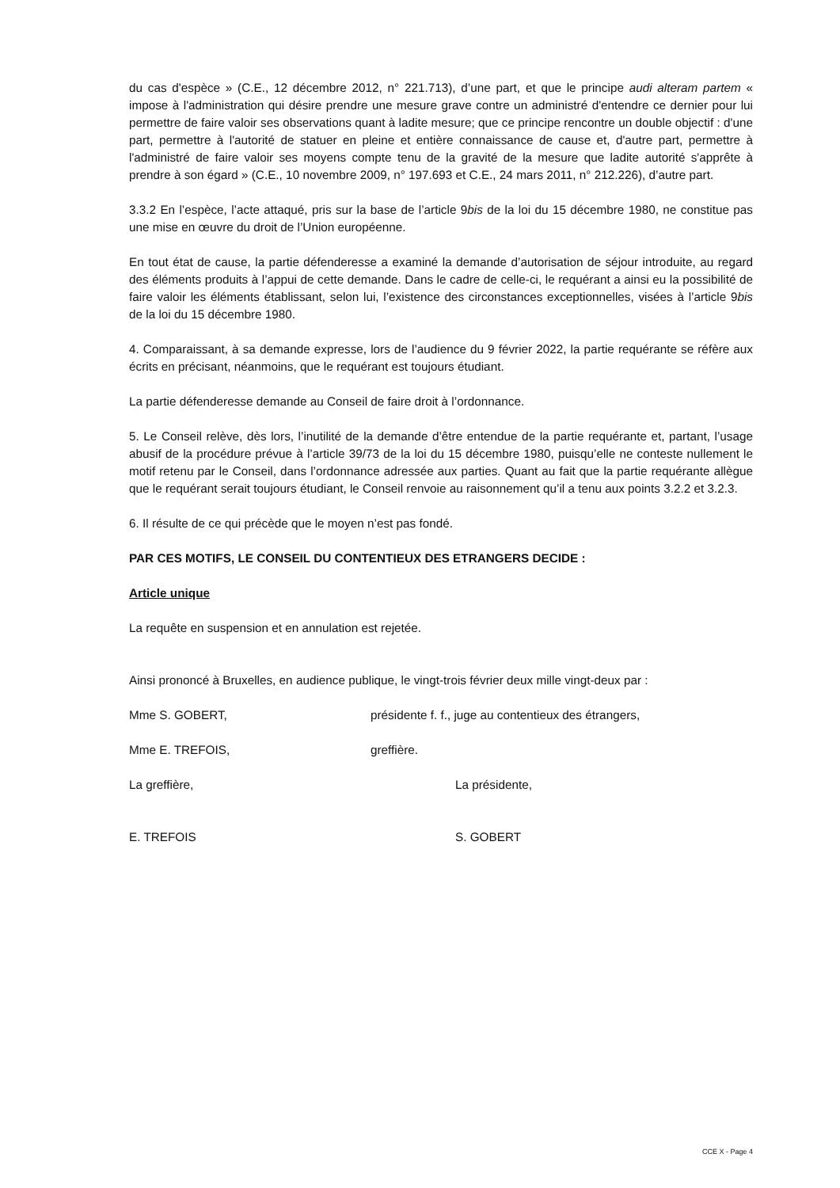du cas d'espèce » (C.E., 12 décembre 2012, n° 221.713), d’une part, et que le principe audi alteram partem « impose à l'administration qui désire prendre une mesure grave contre un administré d'entendre ce dernier pour lui permettre de faire valoir ses observations quant à ladite mesure; que ce principe rencontre un double objectif : d'une part, permettre à l'autorité de statuer en pleine et entière connaissance de cause et, d'autre part, permettre à l'administré de faire valoir ses moyens compte tenu de la gravité de la mesure que ladite autorité s'apprête à prendre à son égard » (C.E., 10 novembre 2009, n° 197.693 et C.E., 24 mars 2011, n° 212.226), d’autre part.
3.3.2 En l’espèce, l’acte attaqué, pris sur la base de l’article 9bis de la loi du 15 décembre 1980, ne constitue pas une mise en œuvre du droit de l’Union européenne.
En tout état de cause, la partie défenderesse a examiné la demande d’autorisation de séjour introduite, au regard des éléments produits à l’appui de cette demande. Dans le cadre de celle-ci, le requérant a ainsi eu la possibilité de faire valoir les éléments établissant, selon lui, l’existence des circonstances exceptionnelles, visées à l’article 9bis de la loi du 15 décembre 1980.
4. Comparaissant, à sa demande expresse, lors de l’audience du 9 février 2022, la partie requérante se réfère aux écrits en précisant, néanmoins, que le requérant est toujours étudiant.
La partie défenderesse demande au Conseil de faire droit à l’ordonnance.
5. Le Conseil relève, dès lors, l’inutilité de la demande d’être entendue de la partie requérante et, partant, l’usage abusif de la procédure prévue à l’article 39/73 de la loi du 15 décembre 1980, puisqu’elle ne conteste nullement le motif retenu par le Conseil, dans l’ordonnance adressée aux parties. Quant au fait que la partie requérante allègue que le requérant serait toujours étudiant, le Conseil renvoie au raisonnement qu’il a tenu aux points 3.2.2 et 3.2.3.
6. Il résulte de ce qui précède que le moyen n’est pas fondé.
PAR CES MOTIFS, LE CONSEIL DU CONTENTIEUX DES ETRANGERS DECIDE :
Article unique
La requête en suspension et en annulation est rejetée.
Ainsi prononcé à Bruxelles, en audience publique, le vingt-trois février deux mille vingt-deux par :
Mme S. GOBERT, présidente f. f., juge au contentieux des étrangers,
Mme E. TREFOIS, greffière.
La greffière, La présidente,
E. TREFOIS S. GOBERT
CCE X - Page 4